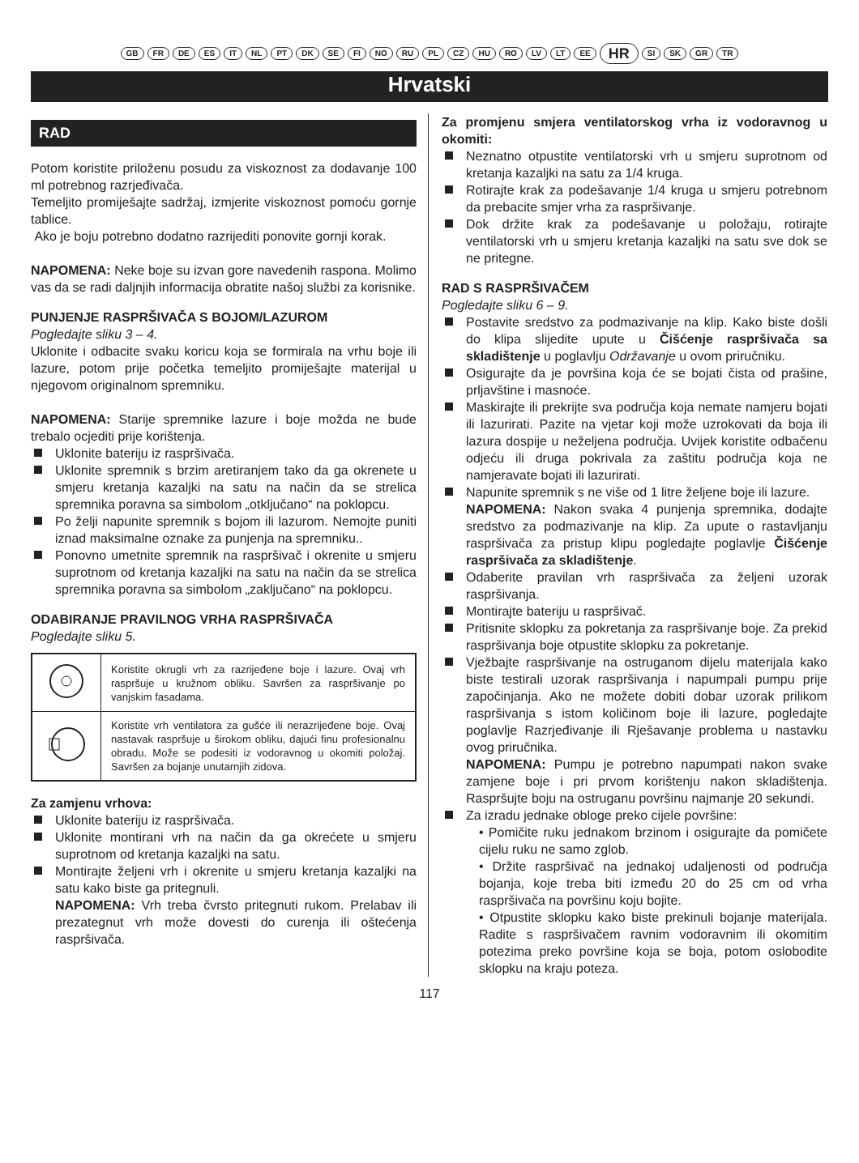GB FR DE ES IT NL PT DK SE FI NO RU PL CZ HU RO LV LT EE HR SI SK GR TR
Hrvatski
RAD
Potom koristite priloženu posudu za viskoznost za dodavanje 100 ml potrebnog razrjeđivača.
Temeljito promiješajte sadržaj, izmjerite viskoznost pomoću gornje tablice.
Ako je boju potrebno dodatno razrijediti ponovite gornji korak.
NAPOMENA: Neke boje su izvan gore navedenih raspona. Molimo vas da se radi daljnjih informacija obratite našoj službi za korisnike.
PUNJENJE RASPRŠIVAČA S BOJOM/LAZUROM
Pogledajte sliku 3 – 4.
Uklonite i odbacite svaku koricu koja se formirala na vrhu boje ili lazure, potom prije početka temeljito promiješajte materijal u njegovom originalnom spremniku.
NAPOMENA: Starije spremnike lazure i boje možda ne bude trebalo ocjediti prije korištenja.
Uklonite bateriju iz raspršivača.
Uklonite spremnik s brzim aretiranjem tako da ga okrenete u smjeru kretanja kazaljki na satu na način da se strelica spremnika poravna sa simbolom „otključano“ na poklopcu.
Po želji napunite spremnik s bojom ili lazurom. Nemojte puniti iznad maksimalne oznake za punjenja na spremniku..
Ponovno umetnite spremnik na raspršivač i okrenite u smjeru suprotnom od kretanja kazaljki na satu na način da se strelica spremnika poravna sa simbolom „zaključano“ na poklopcu.
ODABIRANJE PRAVILNOG VRHA RASPRŠIVAČA
Pogledajte sliku 5.
| | Koristite okrugli vrh za razrijeđene boje i lazure. Ovaj vrh raspršuje u kružnom obliku. Savršen za raspršivanje po vanjskim fasadama. |
| | Koristite vrh ventilatora za gušće ili nerazrijeđene boje. Ovaj nastavak raspršuje u širokom obliku, dajući finu profesionalnu obradu. Može se podesiti iz vodoravnog u okomiti položaj. Savršen za bojanje unutarnjih zidova. |
Za zamjenu vrhova:
Uklonite bateriju iz raspršivača.
Uklonite montirani vrh na način da ga okrećete u smjeru suprotnom od kretanja kazaljki na satu.
Montirajte željeni vrh i okrenite u smjeru kretanja kazaljki na satu kako biste ga pritegnuli.
NAPOMENA: Vrh treba čvrsto pritegnuti rukom. Prelabav ili prezategnut vrh može dovesti do curenja ili oštećenja raspršivača.
Za promjenu smjera ventilatorskog vrha iz vodoravnog u okomiti:
Neznatno otpustite ventilatorski vrh u smjeru suprotnom od kretanja kazaljki na satu za 1/4 kruga.
Rotirajte krak za podešavanje 1/4 kruga u smjeru potrebnom da prebacite smjer vrha za raspršivanje.
Dok držite krak za podešavanje u položaju, rotirajte ventilatorski vrh u smjeru kretanja kazaljki na satu sve dok se ne pritegne.
RAD S RASPRŠIVAČEM
Pogledajte sliku 6 – 9.
Postavite sredstvo za podmazivanje na klip. Kako biste došli do klipa slijedite upute u Čišćenje raspršivača sa skladištenje u poglavlju Održavanje u ovom priručniku.
Osigurajte da je površina koja će se bojati čista od prašine, prljavštine i masnoće.
Maskirajte ili prekrijte sva područja koja nemate namjeru bojati ili lazurirati. Pazite na vjetar koji može uzrokovati da boja ili lazura dospije u neželjena područja. Uvijek koristite odbačenu odjeću ili druga pokrivala za zaštitu područja koja ne namjeravate bojati ili lazurirati.
Napunite spremnik s ne više od 1 litre željene boje ili lazure.
NAPOMENA: Nakon svaka 4 punjenja spremnika, dodajte sredstvo za podmazivanje na klip. Za upute o rastavljanju raspršivača za pristup klipu pogledajte poglavlje Čišćenje raspršivača za skladištenje.
Odaberite pravilan vrh raspršivača za željeni uzorak raspršivanja.
Montirajte bateriju u raspršivač.
Pritisnite sklopku za pokretanja za raspršivanje boje. Za prekid raspršivanja boje otpustite sklopku za pokretanje.
Vježbajte raspršivanje na ostruganom dijelu materijala kako biste testirali uzorak raspršivanja i napumpali pumpu prije započinjanja. Ako ne možete dobiti dobar uzorak prilikom raspršivanja s istom količinom boje ili lazure, pogledajte poglavlje Razrjeđivanje ili Rješavanje problema u nastavku ovog priručnika.
NAPOMENA: Pumpu je potrebno napumpati nakon svake zamjene boje i pri prvom korištenju nakon skladištenja. Raspršujte boju na ostruganu površinu najmanje 20 sekundi.
Za izradu jednake obloge preko cijele površine:
• Pomičite ruku jednakom brzinom i osigurajte da pomičete cijelu ruku ne samo zglob.
• Držite raspršivač na jednakoj udaljenosti od područja bojanja, koje treba biti između 20 do 25 cm od vrha raspršivača na površinu koju bojite.
• Otpustite sklopku kako biste prekinuli bojanje materijala. Radite s raspršivačem ravnim vodoravnim ili okomitim potezima preko površine koja se boja, potom oslobodite sklopku na kraju poteza.
117